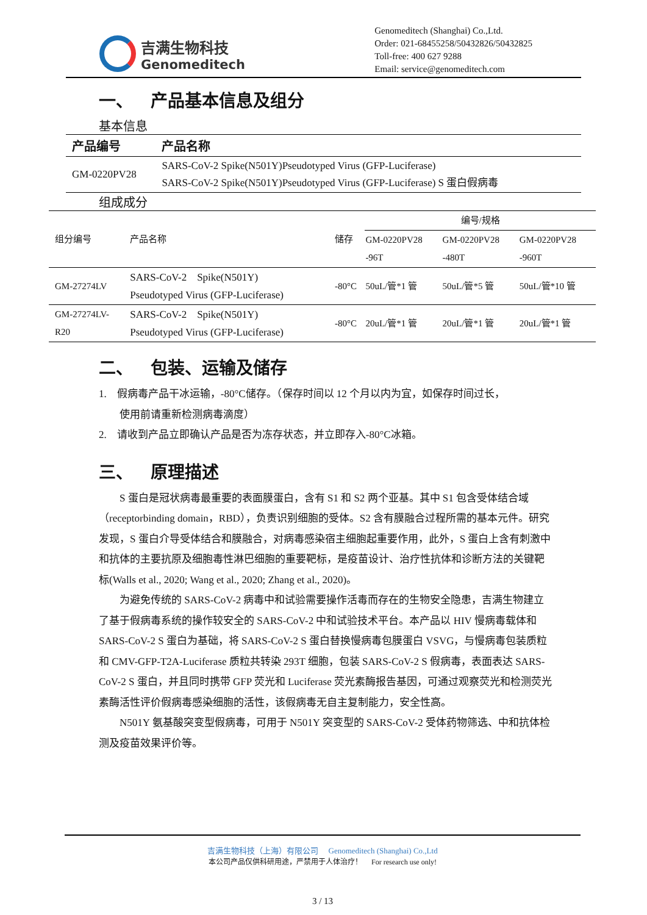吉满生物科技
Genomeditech
Genomeditech (Shanghai) Co.,Ltd.
Order: 021-68455258/50432826/50432825
Toll-free: 400 627 9288
Email: service@genomeditech.com
一、 产品基本信息及组分
基本信息
| 产品编号 | 产品名称 |
| --- | --- |
| GM-0220PV28 | SARS-CoV-2 Spike(N501Y)Pseudotyped Virus (GFP-Luciferase) SARS-CoV-2 Spike(N501Y)Pseudotyped Virus (GFP-Luciferase) S 蛋白假病毒 |
组成成分
| 组分编号 | 产品名称 | 储存 | 编号/规格 | | |
| | | | GM-0220PV28 -96T | GM-0220PV28 -480T | GM-0220PV28 -960T |
| GM-27274LV | SARS-CoV-2 Spike(N501Y) Pseudotyped Virus (GFP-Luciferase) | -80°C | 50uL/管*1 管 | 50uL/管*5 管 | 50uL/管*10 管 |
| GM-27274LV- R20 | SARS-CoV-2 Spike(N501Y) Pseudotyped Virus (GFP-Luciferase) | -80°C | 20uL/管*1 管 | 20uL/管*1 管 | 20uL/管*1 管 |
二、 包装、运输及储存
1. 假病毒产品干冰运输，-80°C储存。（保存时间以 12 个月以内为宜，如保存时间过长，
使用前请重新检测病毒滴度）
2. 请收到产品立即确认产品是否为冻存状态，并立即存入-80°C冰箱。
三、 原理描述
S 蛋白是冠状病毒最重要的表面膜蛋白，含有 S1 和 S2 两个亚基。其中 S1 包含受体结合域（receptorbinding domain，RBD），负责识别细胞的受体。S2 含有膜融合过程所需的基本元件。研究发现，S 蛋白介导受体结合和膜融合，对病毒感染宿主细胞起重要作用，此外，S 蛋白上含有刺激中和抗体的主要抗原及细胞毒性淋巴细胞的重要靶标，是疫苗设计、治疗性抗体和诊断方法的关键靶标(Walls et al., 2020; Wang et al., 2020; Zhang et al., 2020)。
为避免传统的 SARS-CoV-2 病毒中和试验需要操作活毒而存在的生物安全隐患，吉满生物建立了基于假病毒系统的操作较安全的 SARS-CoV-2 中和试验技术平台。本产品以 HIV 慢病毒载体和 SARS-CoV-2 S 蛋白为基础，将 SARS-CoV-2 S 蛋白替换慢病毒包膜蛋白 VSVG，与慢病毒包装质粒和 CMV-GFP-T2A-Luciferase 质粒共转染 293T 细胞，包装 SARS-CoV-2 S 假病毒，表面表达 SARS-CoV-2 S 蛋白，并且同时携带 GFP 荧光和 Luciferase 荧光素酶报告基因，可通过观察荧光和检测荧光素酶活性评价假病毒感染细胞的活性，该假病毒无自主复制能力，安全性高。
N501Y 氨基酸突变型假病毒，可用于 N501Y 突变型的 SARS-CoV-2 受体药物筛选、中和抗体检测及疫苗效果评价等。
吉满生物科技（上海）有限公司 Genomeditech (Shanghai) Co.,Ltd
本公司产品仅供科研用途，严禁用于人体治疗！ For research use only!
3 / 13